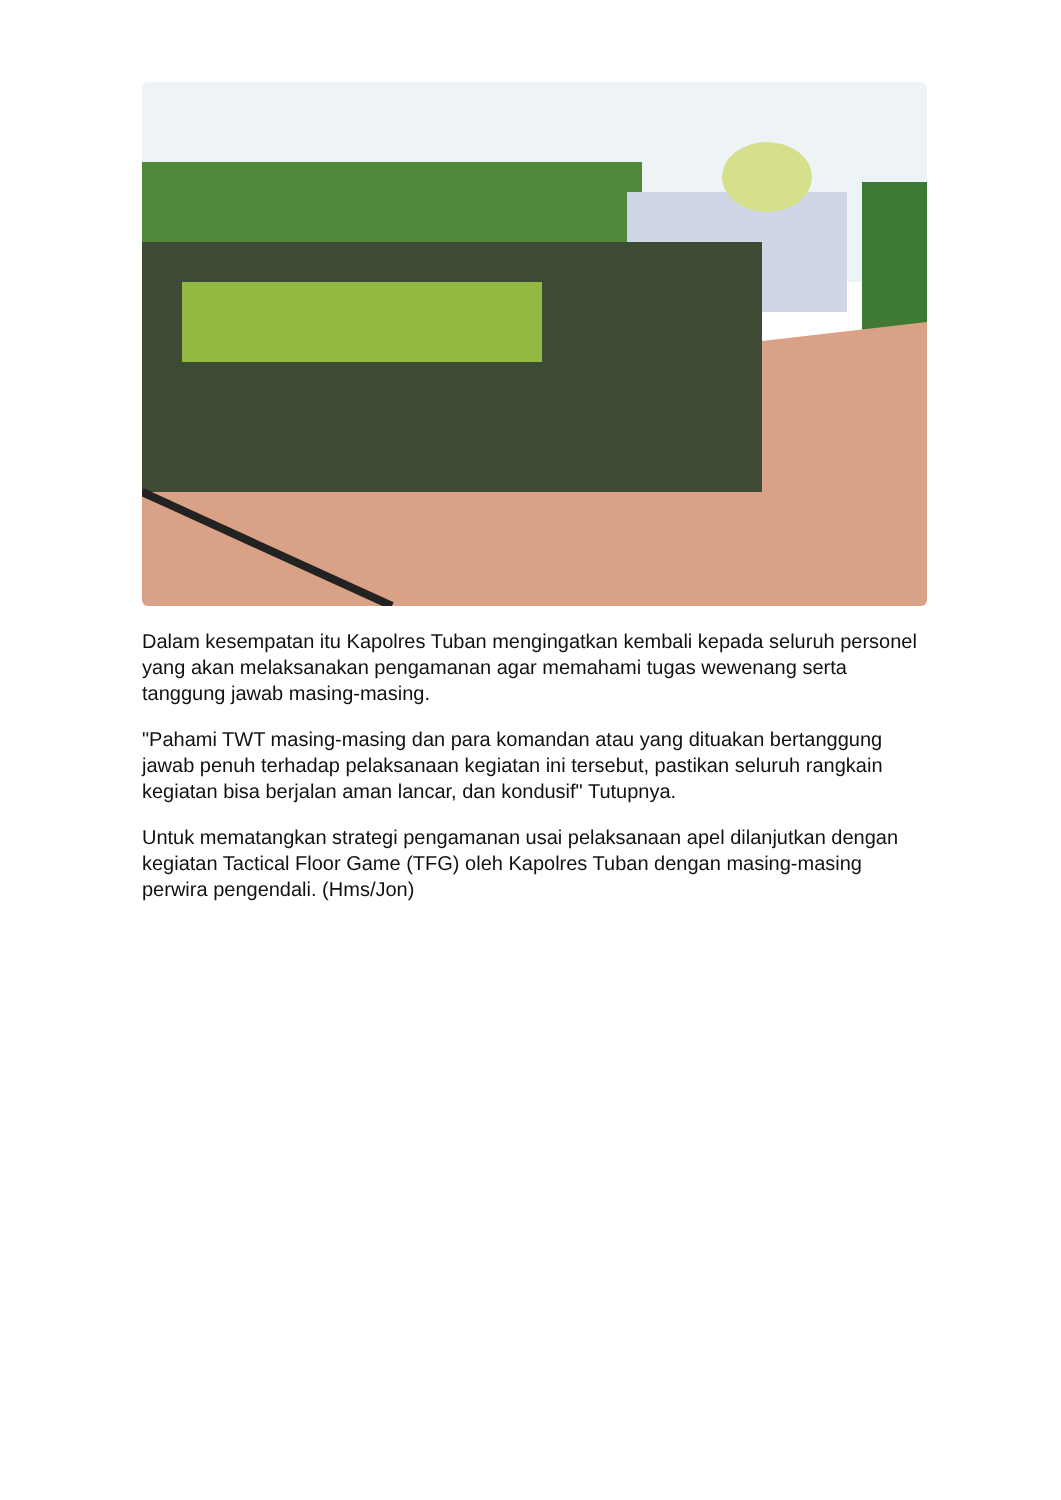Dalam kesempatan itu Kapolres Tuban mengingatkan kembali kepada seluruh personel yang akan melaksanakan pengamanan agar memahami tugas wewenang serta tanggung jawab masing-masing.
"Pahami TWT masing-masing dan para komandan atau yang dituakan bertanggung jawab penuh terhadap pelaksanaan kegiatan ini tersebut, pastikan seluruh rangkain kegiatan bisa berjalan aman lancar, dan kondusif" Tutupnya.
Untuk mematangkan strategi pengamanan usai pelaksanaan apel dilanjutkan dengan kegiatan Tactical Floor Game (TFG) oleh Kapolres Tuban dengan masing-masing perwira pengendali. (Hms/Jon)